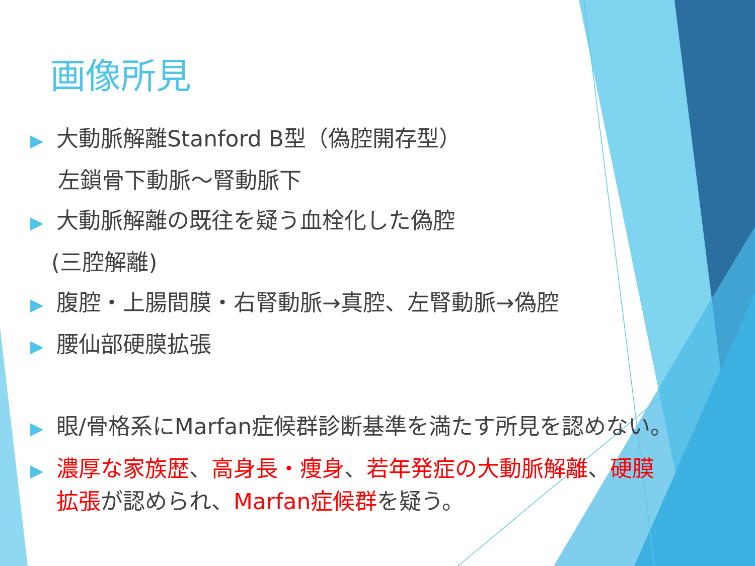画像所見
▶ 大動脈解離Stanford B型（偽腔開存型）
左鎖骨下動脈～腎動脈下
▶ 大動脈解離の既往を疑う血栓化した偽腔
(三腔解離)
▶ 腹腔・上腸間膜・右腎動脈→真腔、左腎動脈→偽腔
▶ 腰仙部硬膜拡張
▶ 眼/骨格系にMarfan症候群診断基準を満たす所見を認めない。
▶ 濃厚な家族歴、高身長・痩身、若年発症の大動脈解離、硬膜
拡張が認められ、Marfan症候群を疑う。